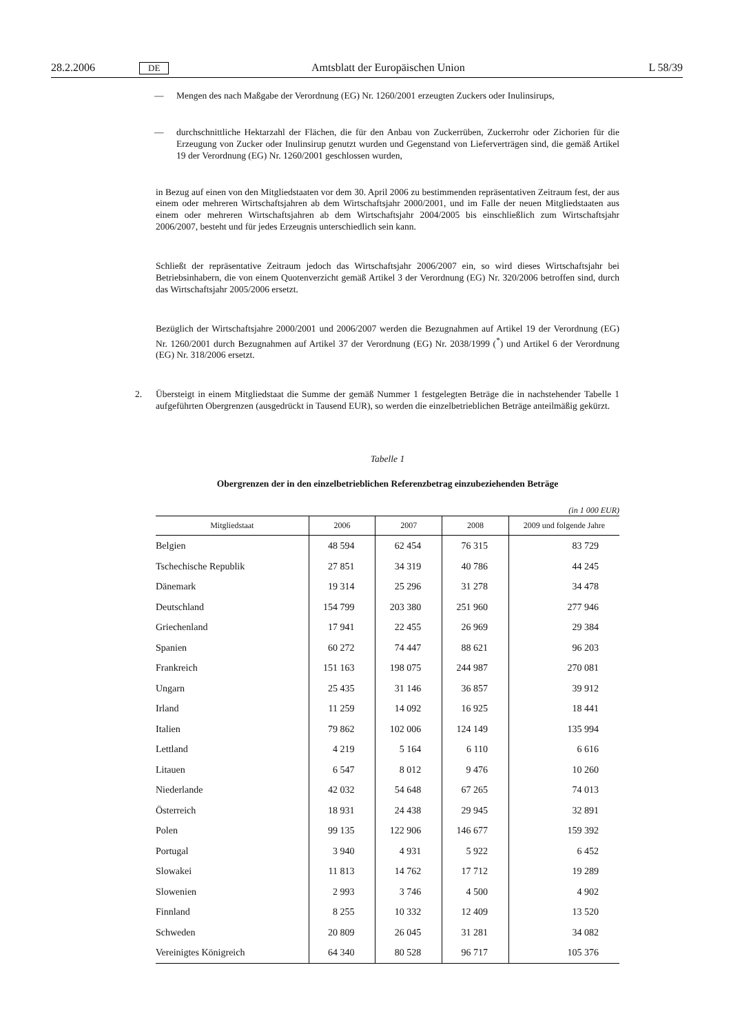28.2.2006 DE Amtsblatt der Europäischen Union L 58/39
— Mengen des nach Maßgabe der Verordnung (EG) Nr. 1260/2001 erzeugten Zuckers oder Inulinsirups,
— durchschnittliche Hektarzahl der Flächen, die für den Anbau von Zuckerrüben, Zuckerrohr oder Zichorien für die Erzeugung von Zucker oder Inulinsirup genutzt wurden und Gegenstand von Lieferverträgen sind, die gemäß Artikel 19 der Verordnung (EG) Nr. 1260/2001 geschlossen wurden,
in Bezug auf einen von den Mitgliedstaaten vor dem 30. April 2006 zu bestimmenden repräsentativen Zeitraum fest, der aus einem oder mehreren Wirtschaftsjahren ab dem Wirtschaftsjahr 2000/2001, und im Falle der neuen Mitgliedstaaten aus einem oder mehreren Wirtschaftsjahren ab dem Wirtschaftsjahr 2004/2005 bis einschließlich zum Wirtschaftsjahr 2006/2007, besteht und für jedes Erzeugnis unterschiedlich sein kann.
Schließt der repräsentative Zeitraum jedoch das Wirtschaftsjahr 2006/2007 ein, so wird dieses Wirtschaftsjahr bei Betriebsinhabern, die von einem Quotenverzicht gemäß Artikel 3 der Verordnung (EG) Nr. 320/2006 betroffen sind, durch das Wirtschaftsjahr 2005/2006 ersetzt.
Bezüglich der Wirtschaftsjahre 2000/2001 und 2006/2007 werden die Bezugnahmen auf Artikel 19 der Verordnung (EG) Nr. 1260/2001 durch Bezugnahmen auf Artikel 37 der Verordnung (EG) Nr. 2038/1999 (<sup>*</sup>) und Artikel 6 der Verordnung (EG) Nr. 318/2006 ersetzt.
2. Übersteigt in einem Mitgliedstaat die Summe der gemäß Nummer 1 festgelegten Beträge die in nachstehender Tabelle 1 aufgeführten Obergrenzen (ausgedrückt in Tausend EUR), so werden die einzelbetrieblichen Beträge anteilmäßig gekürzt.
Tabelle 1
Obergrenzen der in den einzelbetrieblichen Referenzbetrag einzubeziehenden Beträge
(in 1 000 EUR)
| Mitgliedstaat | 2006 | 2007 | 2008 | 2009 und folgende Jahre |
| --- | --- | --- | --- | --- |
| Belgien | 48 594 | 62 454 | 76 315 | 83 729 |
| Tschechische Republik | 27 851 | 34 319 | 40 786 | 44 245 |
| Dänemark | 19 314 | 25 296 | 31 278 | 34 478 |
| Deutschland | 154 799 | 203 380 | 251 960 | 277 946 |
| Griechenland | 17 941 | 22 455 | 26 969 | 29 384 |
| Spanien | 60 272 | 74 447 | 88 621 | 96 203 |
| Frankreich | 151 163 | 198 075 | 244 987 | 270 081 |
| Ungarn | 25 435 | 31 146 | 36 857 | 39 912 |
| Irland | 11 259 | 14 092 | 16 925 | 18 441 |
| Italien | 79 862 | 102 006 | 124 149 | 135 994 |
| Lettland | 4 219 | 5 164 | 6 110 | 6 616 |
| Litauen | 6 547 | 8 012 | 9 476 | 10 260 |
| Niederlande | 42 032 | 54 648 | 67 265 | 74 013 |
| Österreich | 18 931 | 24 438 | 29 945 | 32 891 |
| Polen | 99 135 | 122 906 | 146 677 | 159 392 |
| Portugal | 3 940 | 4 931 | 5 922 | 6 452 |
| Slowakei | 11 813 | 14 762 | 17 712 | 19 289 |
| Slowenien | 2 993 | 3 746 | 4 500 | 4 902 |
| Finnland | 8 255 | 10 332 | 12 409 | 13 520 |
| Schweden | 20 809 | 26 045 | 31 281 | 34 082 |
| Vereinigtes Königreich | 64 340 | 80 528 | 96 717 | 105 376 |